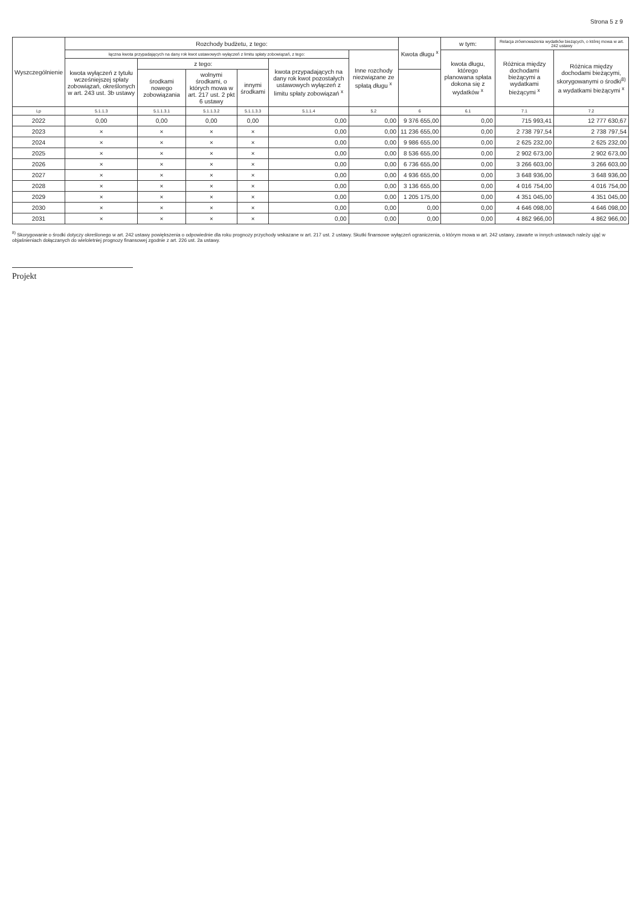Strona 5 z 9
| Wyszczególnienie | Rozchody budżetu, z tego: | | | | | | Kwota długu <sup>x</sup> | w tym: | Relacja zrównoważenia wydatków bieżących, o której mowa w art. 242 ustawy | |
| --- | --- | --- | --- | --- | --- | --- | --- | --- | --- | --- |
| | łączna kwota przypadających na dany rok kwot ustawowych wyłączeń z limitu spłaty zobowiązań, z tego: | | | | | Inne rozchody niezwiązane ze spłatą długu <sup>x</sup> | | kwota długu, którego planowana spłata dokona się z wydatków <sup>x</sup> | Różnica między dochodami bieżącymi a wydatkami bieżącymi <sup>x</sup> | Różnica między dochodami bieżącymi, skorygowanymi o środki<sup>8)</sup> a wydatkami bieżącymi <sup>x</sup> |
| | kwota wyłączeń z tytułu wcześniejszej spłaty zobowiązań, określonych w art. 243 ust. 3b ustawy | z tego: | | | kwota przypadających na dany rok kwot pozostałych ustawowych wyłączeń z limitu spłaty zobowiązań <sup>x</sup> | | | | | |
| | | środkami nowego zobowiązania | wolnymi środkami, o których mowa w art. 217 ust. 2 pkt 6 ustawy | innymi środkami | | | | | | |
| Lp | 5.1.1.3 | 5.1.1.3.1 | 5.1.1.3.2 | 5.1.1.3.3 | 5.1.1.4 | 5.2 | 6 | 6.1 | 7.1 | 7.2 |
| 2022 | 0,00 | 0,00 | 0,00 | 0,00 | 0,00 | 0,00 | 9 376 655,00 | 0,00 | 715 993,41 | 12 777 630,67 |
| 2023 | × | × | × | × | 0,00 | 0,00 | 11 236 655,00 | 0,00 | 2 738 797,54 | 2 738 797,54 |
| 2024 | × | × | × | × | 0,00 | 0,00 | 9 986 655,00 | 0,00 | 2 625 232,00 | 2 625 232,00 |
| 2025 | × | × | × | × | 0,00 | 0,00 | 8 536 655,00 | 0,00 | 2 902 673,00 | 2 902 673,00 |
| 2026 | × | × | × | × | 0,00 | 0,00 | 6 736 655,00 | 0,00 | 3 266 603,00 | 3 266 603,00 |
| 2027 | × | × | × | × | 0,00 | 0,00 | 4 936 655,00 | 0,00 | 3 648 936,00 | 3 648 936,00 |
| 2028 | × | × | × | × | 0,00 | 0,00 | 3 136 655,00 | 0,00 | 4 016 754,00 | 4 016 754,00 |
| 2029 | × | × | × | × | 0,00 | 0,00 | 1 205 175,00 | 0,00 | 4 351 045,00 | 4 351 045,00 |
| 2030 | × | × | × | × | 0,00 | 0,00 | 0,00 | 0,00 | 4 646 098,00 | 4 646 098,00 |
| 2031 | × | × | × | × | 0,00 | 0,00 | 0,00 | 0,00 | 4 862 966,00 | 4 862 966,00 |
<sup>8)</sup> Skorygowanie o środki dotyczy określonego w art. 242 ustawy powiększenia o odpowiednie dla roku prognozy przychody wskazane w art. 217 ust. 2 ustawy. Skutki finansowe wyłączeń ograniczenia, o którym mowa w art. 242 ustawy, zawarte w innych ustawach należy ująć w objaśnieniach dołączanych do wieloletniej prognozy finansowej zgodnie z art. 226 ust. 2a ustawy.
Projekt